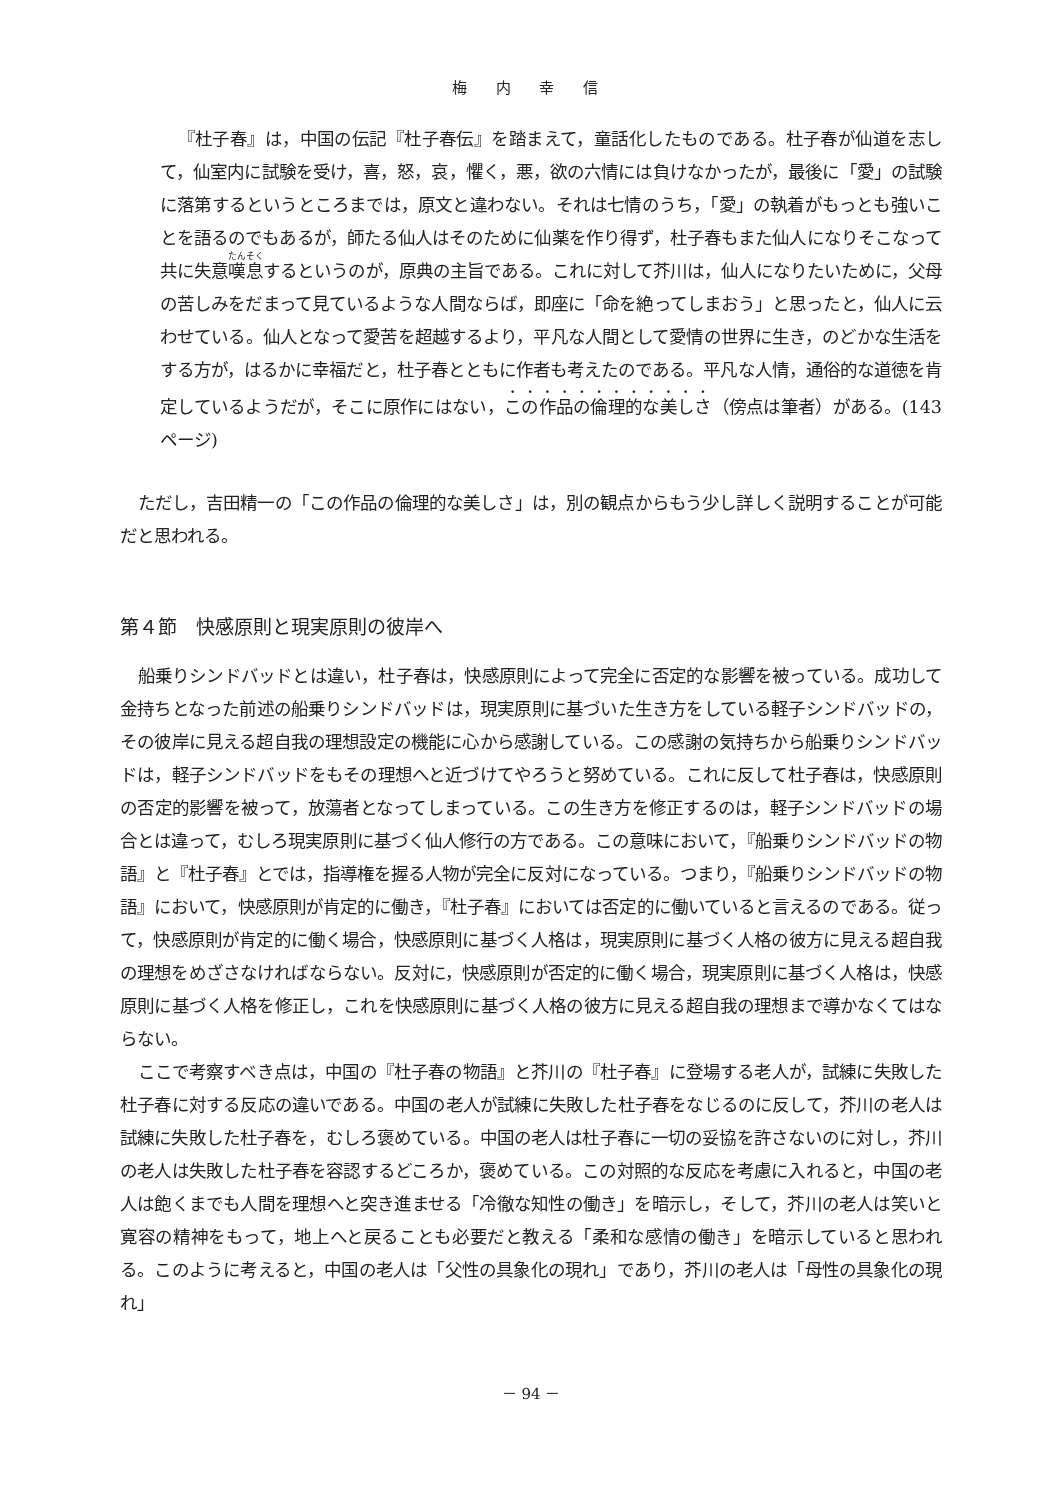梅 内 幸 信
『杜子春』は，中国の伝記『杜子春伝』を踏まえて，童話化したものである。杜子春が仙道を志して，仙室内に試験を受け，喜，怒，哀，懼く，悪，欲の六情には負けなかったが，最後に「愛」の試験に落第するというところまでは，原文と違わない。それは七情のうち，「愛」の執着がもっとも強いことを語るのでもあるが，師たる仙人はそのために仙薬を作り得ず，杜子春もまた仙人になりそこなって共に失意嘆息するというのが，原典の主旨である。これに対して芥川は，仙人になりたいために，父母の苦しみをだまって見ているような人間ならば，即座に「命を絶ってしまおう」と思ったと，仙人に云わせている。仙人となって愛苦を超越するより，平凡な人間として愛情の世界に生き，のどかな生活をする方が，はるかに幸福だと，杜子春とともに作者も考えたのである。平凡な人情，通俗的な道徳を肯定しているようだが，そこに原作にはない，この作品の倫理的な美しさ（傍点は筆者）がある。(143ページ)
ただし，吉田精一の「この作品の倫理的な美しさ」は，別の観点からもう少し詳しく説明することが可能だと思われる。
第４節　快感原則と現実原則の彼岸へ
船乗りシンドバッドとは違い，杜子春は，快感原則によって完全に否定的な影響を被っている。成功して金持ちとなった前述の船乗りシンドバッドは，現実原則に基づいた生き方をしている軽子シンドバッドの，その彼岸に見える超自我の理想設定の機能に心から感謝している。この感謝の気持ちから船乗りシンドバッドは，軽子シンドバッドをもその理想へと近づけてやろうと努めている。これに反して杜子春は，快感原則の否定的影響を被って，放蕩者となってしまっている。この生き方を修正するのは，軽子シンドバッドの場合とは違って，むしろ現実原則に基づく仙人修行の方である。この意味において，『船乗りシンドバッドの物語』と『杜子春』とでは，指導権を握る人物が完全に反対になっている。つまり，『船乗りシンドバッドの物語』において，快感原則が肯定的に働き，『杜子春』においては否定的に働いていると言えるのである。従って，快感原則が肯定的に働く場合，快感原則に基づく人格は，現実原則に基づく人格の彼方に見える超自我の理想をめざさなければならない。反対に，快感原則が否定的に働く場合，現実原則に基づく人格は，快感原則に基づく人格を修正し，これを快感原則に基づく人格の彼方に見える超自我の理想まで導かなくてはならない。
ここで考察すべき点は，中国の『杜子春の物語』と芥川の『杜子春』に登場する老人が，試練に失敗した杜子春に対する反応の違いである。中国の老人が試練に失敗した杜子春をなじるのに反して，芥川の老人は試練に失敗した杜子春を，むしろ褒めている。中国の老人は杜子春に一切の妥協を許さないのに対し，芥川の老人は失敗した杜子春を容認するどころか，褒めている。この対照的な反応を考慮に入れると，中国の老人は飽くまでも人間を理想へと突き進ませる「冷徹な知性の働き」を暗示し，そして，芥川の老人は笑いと寛容の精神をもって，地上へと戻ることも必要だと教える「柔和な感情の働き」を暗示していると思われる。このように考えると，中国の老人は「父性の具象化の現れ」であり，芥川の老人は「母性の具象化の現れ」
－ 94 －